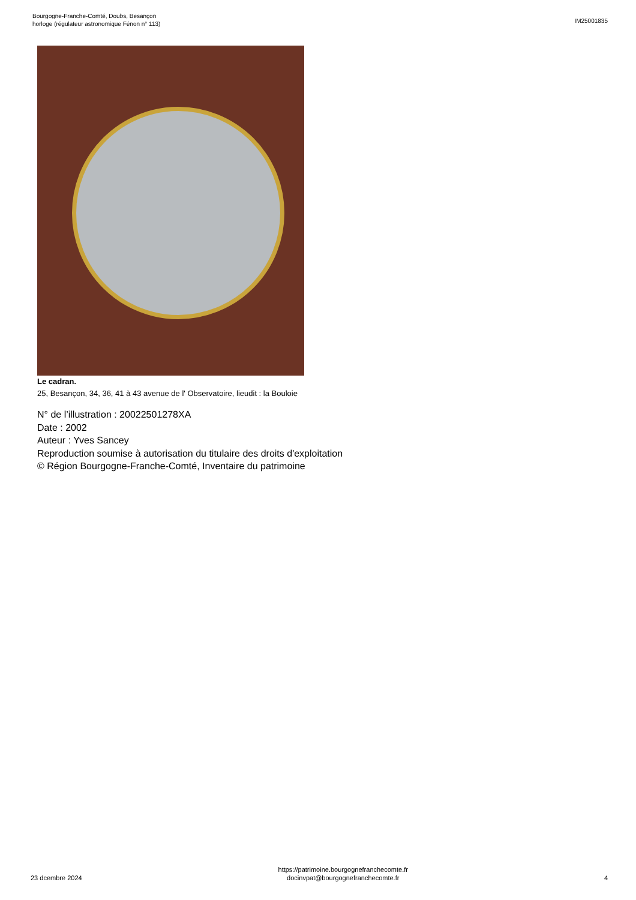Bourgogne-Franche-Comté, Doubs, Besançon
horloge (régulateur astronomique Fénon n° 113)
IM25001835
Le cadran.
25, Besançon, 34, 36, 41 à 43 avenue de l' Observatoire, lieudit : la Bouloie
N° de l’illustration : 20022501278XA
Date : 2002
Auteur : Yves Sancey
Reproduction soumise à autorisation du titulaire des droits d'exploitation
© Région Bourgogne-Franche-Comté, Inventaire du patrimoine
23 dcembre 2024
https://patrimoine.bourgognefranchecomte.fr
docinvpat@bourgognefranchecomte.fr
4